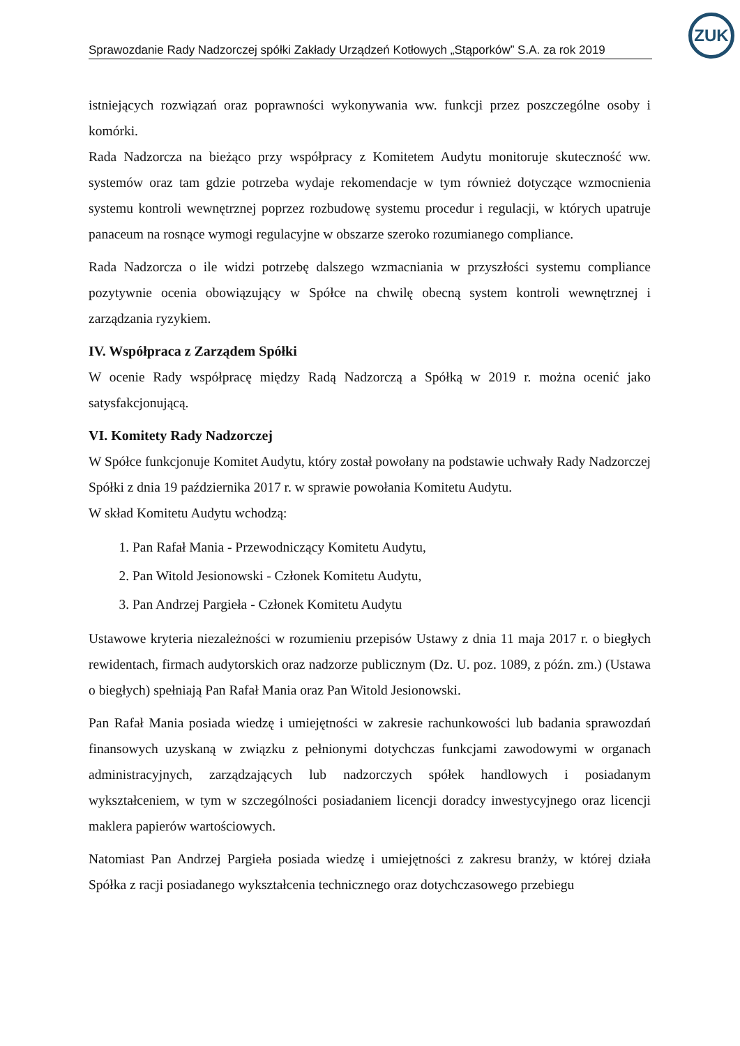ZUK
Sprawozdanie Rady Nadzorczej spółki Zakłady Urządzeń Kotłowych „Stąporków” S.A. za rok 2019
istniejących rozwiązań oraz poprawności wykonywania ww. funkcji przez poszczególne osoby i komórki.
Rada Nadzorcza na bieżąco przy współpracy z Komitetem Audytu monitoruje skuteczność ww. systemów oraz tam gdzie potrzeba wydaje rekomendacje w tym również dotyczące wzmocnienia systemu kontroli wewnętrznej poprzez rozbudowę systemu procedur i regulacji, w których upatruje panaceum na rosnące wymogi regulacyjne w obszarze szeroko rozumianego compliance.
Rada Nadzorcza o ile widzi potrzebę dalszego wzmacniania w przyszłości systemu compliance pozytywnie ocenia obowiązujący w Spółce na chwilę obecną system kontroli wewnętrznej i zarządzania ryzykiem.
IV. Współpraca z Zarządem Spółki
W ocenie Rady współpracę między Radą Nadzorczą a Spółką w 2019 r. można ocenić jako satysfakcjonującą.
VI. Komitety Rady Nadzorczej
W Spółce funkcjonuje Komitet Audytu, który został powołany na podstawie uchwały Rady Nadzorczej Spółki z dnia 19 października 2017 r. w sprawie powołania Komitetu Audytu.
W skład Komitetu Audytu wchodzą:
1. Pan Rafał Mania - Przewodniczący Komitetu Audytu,
2. Pan Witold Jesionowski - Członek Komitetu Audytu,
3. Pan Andrzej Pargieła - Członek Komitetu Audytu
Ustawowe kryteria niezależności w rozumieniu przepisów Ustawy z dnia 11 maja 2017 r. o biegłych rewidentach, firmach audytorskich oraz nadzorze publicznym (Dz. U. poz. 1089, z późn. zm.) (Ustawa o biegłych) spełniają Pan Rafał Mania oraz Pan Witold Jesionowski.
Pan Rafał Mania posiada wiedzę i umiejętności w zakresie rachunkowości lub badania sprawozdań finansowych uzyskaną w związku z pełnionymi dotychczas funkcjami zawodowymi w organach administracyjnych, zarządzających lub nadzorczych spółek handlowych i posiadanym wykształceniem, w tym w szczególności posiadaniem licencji doradcy inwestycyjnego oraz licencji maklera papierów wartościowych.
Natomiast Pan Andrzej Pargieła posiada wiedzę i umiejętności z zakresu branży, w której działa Spółka z racji posiadanego wykształcenia technicznego oraz dotychczasowego przebiegu